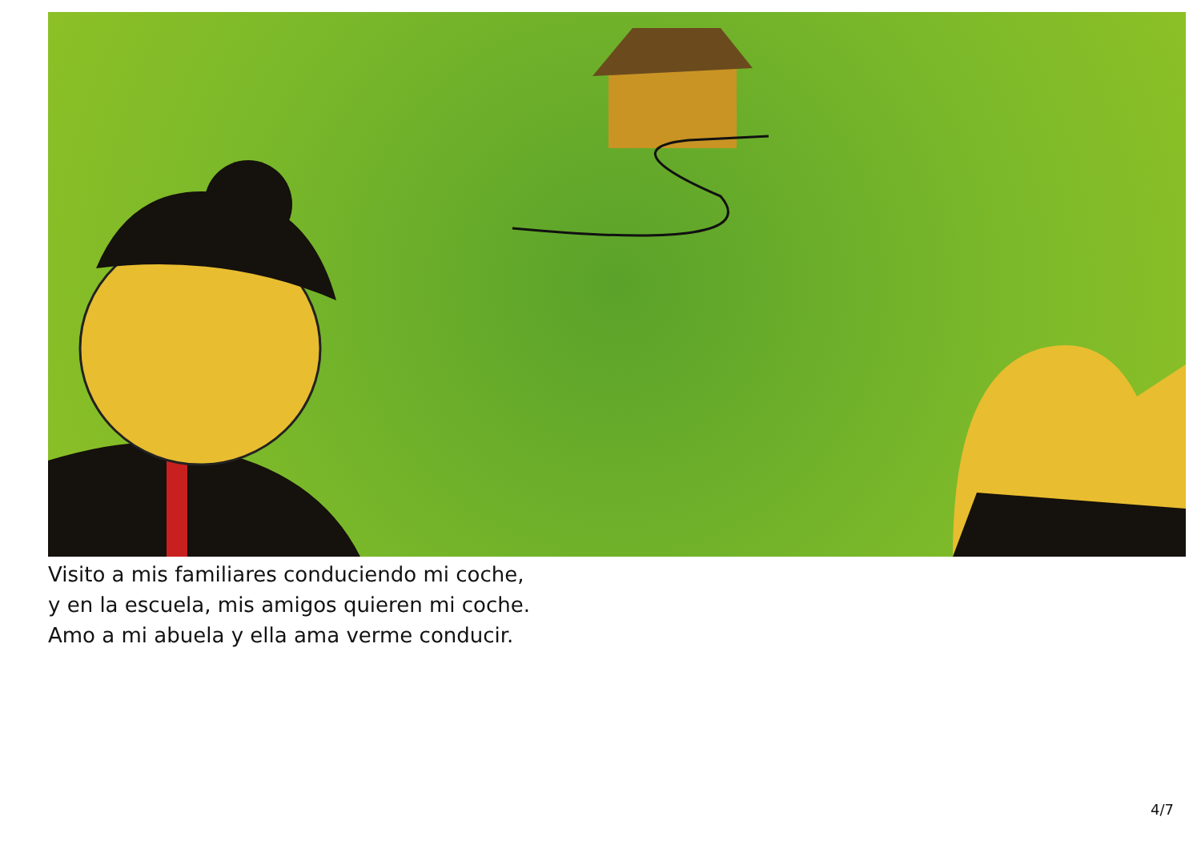Visito a mis familiares conduciendo mi coche,
y en la escuela, mis amigos quieren mi coche.
Amo a mi abuela y ella ama verme conducir.
4/7